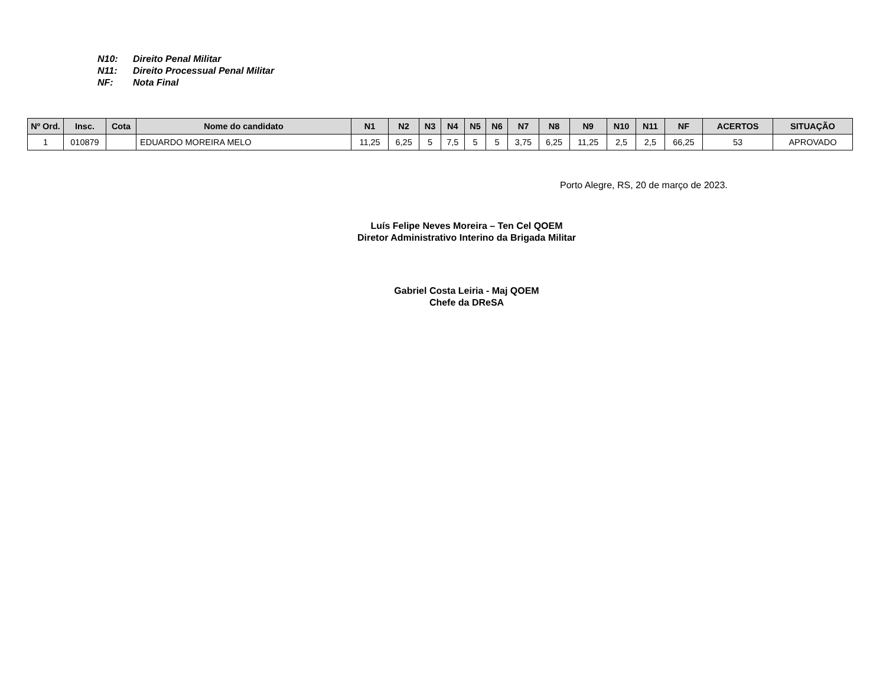N10: Direito Penal Militar
N11: Direito Processual Penal Militar
NF: Nota Final
| Nº Ord. | Insc. | Cota | Nome do candidato | N1 | N2 | N3 | N4 | N5 | N6 | N7 | N8 | N9 | N10 | N11 | NF | ACERTOS | SITUAÇÃO |
| --- | --- | --- | --- | --- | --- | --- | --- | --- | --- | --- | --- | --- | --- | --- | --- | --- | --- |
| 1 | 010879 | | EDUARDO MOREIRA MELO | 11,25 | 6,25 | 5 | 7,5 | 5 | 5 | 3,75 | 6,25 | 11,25 | 2,5 | 2,5 | 66,25 | 53 | APROVADO |
Porto Alegre, RS, 20 de março de 2023.
Luís Felipe Neves Moreira – Ten Cel QOEM
Diretor Administrativo Interino da Brigada Militar
Gabriel Costa Leiria - Maj QOEM
Chefe da DReSA